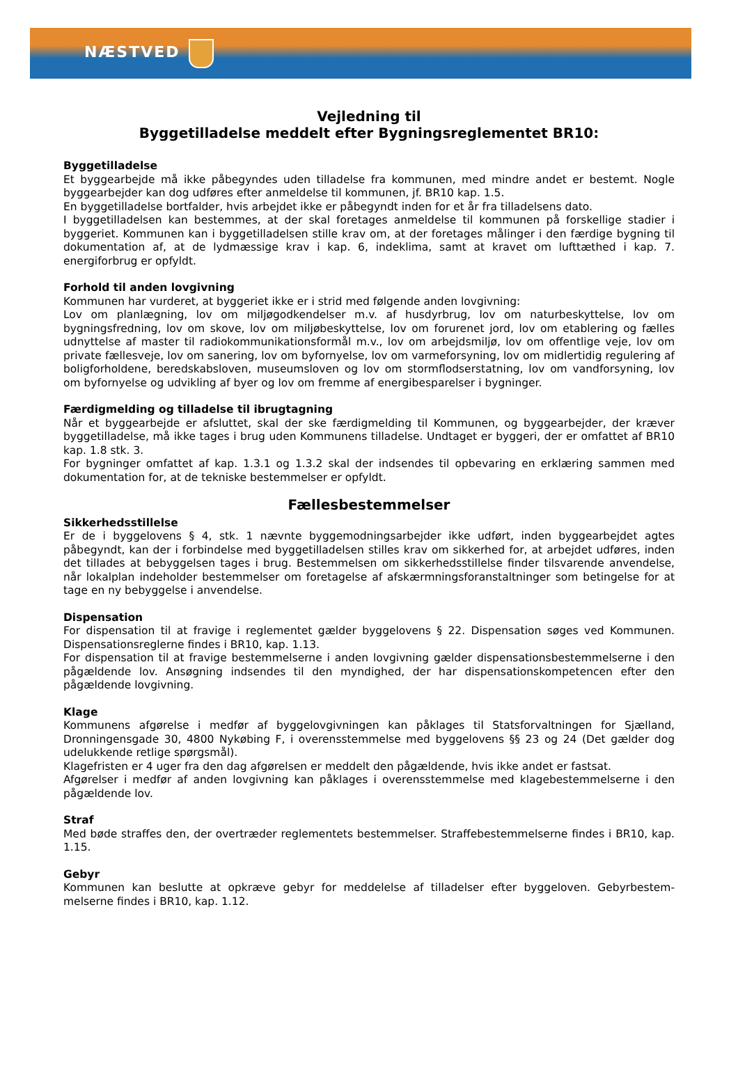NÆSTVED
Vejledning til
Byggetilladelse meddelt efter Bygningsreglementet BR10:
Byggetilladelse
Et byggearbejde må ikke påbegyndes uden tilladelse fra kommunen, med mindre andet er bestemt. Nogle byggearbejder kan dog udføres efter anmeldelse til kommunen, jf. BR10 kap. 1.5.
En byggetilladelse bortfalder, hvis arbejdet ikke er påbegyndt inden for et år fra tilladelsens dato.
I byggetilladelsen kan bestemmes, at der skal foretages anmeldelse til kommunen på forskellige stadier i byggeriet. Kommunen kan i byggetilladelsen stille krav om, at der foretages målinger i den færdige bygning til dokumentation af, at de lydmæssige krav i kap. 6, indeklima, samt at kravet om lufttæthed i kap. 7. energiforbrug er opfyldt.
Forhold til anden lovgivning
Kommunen har vurderet, at byggeriet ikke er i strid med følgende anden lovgivning:
Lov om planlægning, lov om miljøgodkendelser m.v. af husdyrbrug, lov om naturbeskyttelse, lov om bygningsfredning, lov om skove, lov om miljøbeskyttelse, lov om forurenet jord, lov om etablering og fælles udnyttelse af master til radiokommunikationsformål m.v., lov om arbejdsmiljø, lov om offentlige veje, lov om private fællesveje, lov om sanering, lov om byfornyelse, lov om varmeforsyning, lov om midlertidig regulering af boligforholdene, beredskabsloven, museumsloven og lov om stormflodserstatning, lov om vandforsyning, lov om byfornyelse og udvikling af byer og lov om fremme af energibesparelser i bygninger.
Færdigmelding og tilladelse til ibrugtagning
Når et byggearbejde er afsluttet, skal der ske færdigmelding til Kommunen, og byggearbejder, der kræver byggetilladelse, må ikke tages i brug uden Kommunens tilladelse. Undtaget er byggeri, der er omfattet af BR10 kap. 1.8 stk. 3.
For bygninger omfattet af kap. 1.3.1 og 1.3.2 skal der indsendes til opbevaring en erklæring sammen med dokumentation for, at de tekniske bestemmelser er opfyldt.
Fællesbestemmelser
Sikkerhedsstillelse
Er de i byggelovens § 4, stk. 1 nævnte byggemodningsarbejder ikke udført, inden byggearbejdet agtes påbegyndt, kan der i forbindelse med byggetilladelsen stilles krav om sikkerhed for, at arbejdet udføres, inden det tillades at bebyggelsen tages i brug. Bestemmelsen om sikkerhedsstillelse finder tilsvarende anvendelse, når lokalplan indeholder bestemmelser om foretagelse af afskærmningsforanstaltninger som betingelse for at tage en ny bebyggelse i anvendelse.
Dispensation
For dispensation til at fravige i reglementet gælder byggelovens § 22. Dispensation søges ved Kommunen. Dispensationsreglerne findes i BR10, kap. 1.13.
For dispensation til at fravige bestemmelserne i anden lovgivning gælder dispensationsbestemmelserne i den pågældende lov. Ansøgning indsendes til den myndighed, der har dispensationskompetencen efter den pågældende lovgivning.
Klage
Kommunens afgørelse i medfør af byggelovgivningen kan påklages til Statsforvaltningen for Sjælland, Dronningensgade 30, 4800 Nykøbing F, i overensstemmelse med byggelovens §§ 23 og 24 (Det gælder dog udelukkende retlige spørgsmål).
Klagefristen er 4 uger fra den dag afgørelsen er meddelt den pågældende, hvis ikke andet er fastsat.
Afgørelser i medfør af anden lovgivning kan påklages i overensstemmelse med klagebestemmelserne i den pågældende lov.
Straf
Med bøde straffes den, der overtræder reglementets bestemmelser. Straffebestemmelserne findes i BR10, kap. 1.15.
Gebyr
Kommunen kan beslutte at opkræve gebyr for meddelelse af tilladelser efter byggeloven. Gebyrbestem­melserne findes i BR10, kap. 1.12.